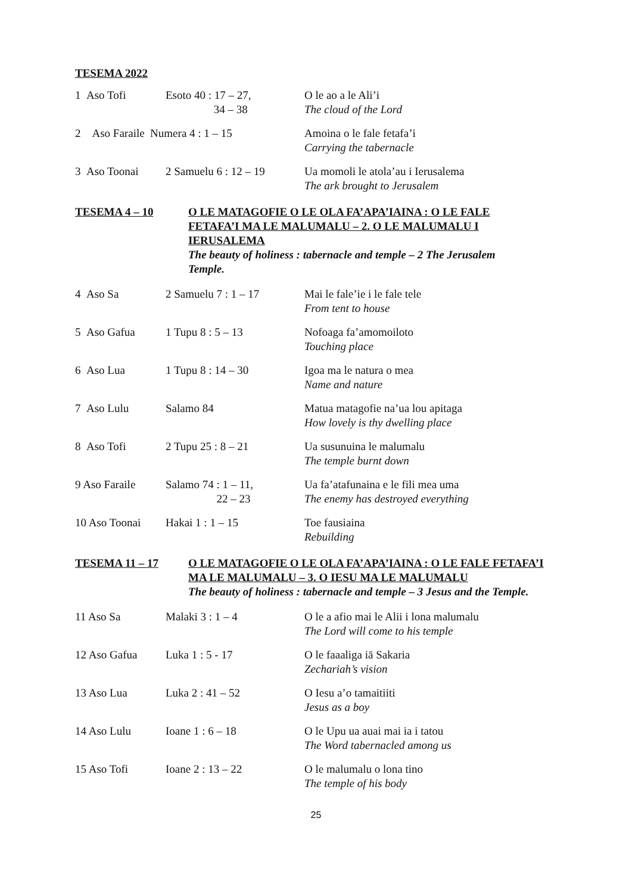TESEMA 2022
| 1 Aso Tofi | Esoto 40 : 17 – 27, 34 – 38 | O le ao a le Ali’i The cloud of the Lord |
| 2 Aso Faraile Numera 4 : 1 – 15 | | Amoina o le fale fetafa’i Carrying the tabernacle |
| 3 Aso Toonai | 2 Samuelu 6 : 12 – 19 | Ua momoli le atola’au i Ierusalema The ark brought to Jerusalem |
TESEMA 4 – 10 O LE MATAGOFIE O LE OLA FA’APA’IAINA : O LE FALE FETAFA’I MA LE MALUMALU – 2. O LE MALUMALU I IERUSALEMA
The beauty of holiness : tabernacle and temple – 2 The Jerusalem Temple.
| 4 Aso Sa | 2 Samuelu 7 : 1 – 17 | Mai le fale’ie i le fale tele From tent to house |
| 5 Aso Gafua | 1 Tupu 8 : 5 – 13 | Nofoaga fa’amomoiloto Touching place |
| 6 Aso Lua | 1 Tupu 8 : 14 – 30 | Igoa ma le natura o mea Name and nature |
| 7 Aso Lulu | Salamo 84 | Matua matagofie na’ua lou apitaga How lovely is thy dwelling place |
| 8 Aso Tofi | 2 Tupu 25 : 8 – 21 | Ua susunuina le malumalu The temple burnt down |
| 9 Aso Faraile | Salamo 74 : 1 – 11, 22 – 23 | Ua fa’atafunaina e le fili mea uma The enemy has destroyed everything |
| 10 Aso Toonai | Hakai 1 : 1 – 15 | Toe fausiaina Rebuilding |
TESEMA 11 – 17 O LE MATAGOFIE O LE OLA FA’APA’IAINA : O LE FALE FETAFA’I MA LE MALUMALU – 3. O IESU MA LE MALUMALU
The beauty of holiness : tabernacle and temple – 3 Jesus and the Temple.
| 11 Aso Sa | Malaki 3 : 1 – 4 | O le a afio mai le Alii i lona malumalu The Lord will come to his temple |
| 12 Aso Gafua | Luka 1 : 5 - 17 | O le faaaliga iā Sakaria Zechariah’s vision |
| 13 Aso Lua | Luka 2 : 41 – 52 | O Iesu a’o tamaitiiti Jesus as a boy |
| 14 Aso Lulu | Ioane 1 : 6 – 18 | O le Upu ua auai mai ia i tatou The Word tabernacled among us |
| 15 Aso Tofi | Ioane 2 : 13 – 22 | O le malumalu o lona tino The temple of his body |
25